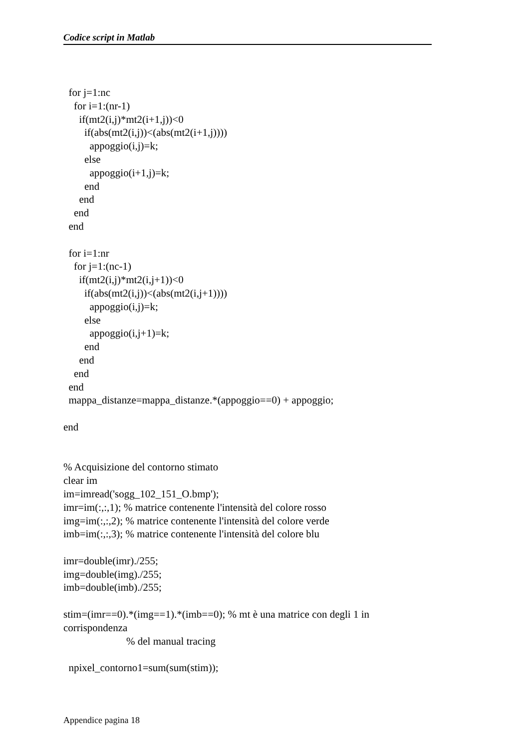Codice script in Matlab
  for j=1:nc
    for i=1:(nr-1)
      if(mt2(i,j)*mt2(i+1,j))<0
        if(abs(mt2(i,j))<(abs(mt2(i+1,j))))
          appoggio(i,j)=k;
        else
          appoggio(i+1,j)=k;
        end
      end
    end
  end

  for i=1:nr
    for j=1:(nc-1)
      if(mt2(i,j)*mt2(i,j+1))<0
        if(abs(mt2(i,j))<(abs(mt2(i,j+1))))
          appoggio(i,j)=k;
        else
          appoggio(i,j+1)=k;
        end
      end
    end
  end
  mappa_distanze=mappa_distanze.*(appoggio==0) + appoggio;

end


% Acquisizione del contorno stimato
clear im
im=imread('sogg_102_151_O.bmp');
imr=im(:,:,1); % matrice contenente l'intensità del colore rosso
img=im(:,:,2); % matrice contenente l'intensità del colore verde
imb=im(:,:,3); % matrice contenente l'intensità del colore blu

imr=double(imr)./255;
img=double(img)./255;
imb=double(imb)./255;

stim=(imr==0).*(img==1).*(imb==0); % mt è una matrice con degli 1 in
corrispondenza
                        % del manual tracing

  npixel_contorno1=sum(sum(stim));
Appendice pagina 18